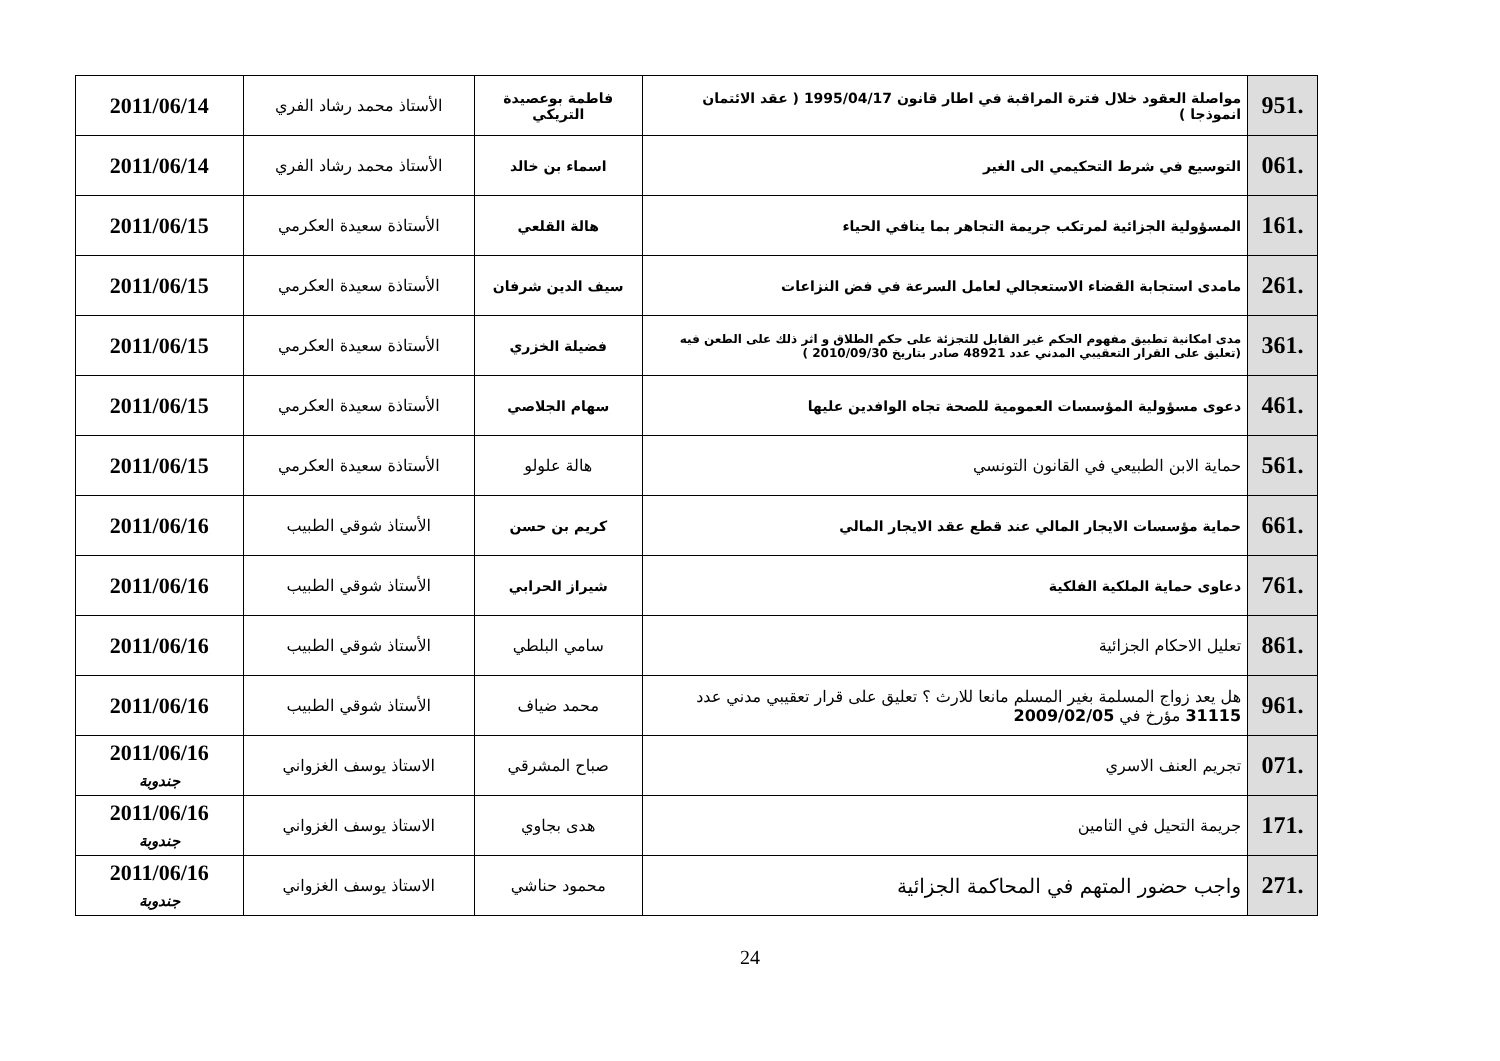| 951. | مواصلة العقود خلال فترة المراقبة في اطار قانون 1995/04/17 ( عقد الائتمان انموذجا ) | فاطمة بوعصيدة التريكي | الأستاذ محمد رشاد الفري | 2011/06/14 |
| 061. | التوسيع في شرط التحكيمي الى الغير | اسماء بن خالد | الأستاذ محمد رشاد الفري | 2011/06/14 |
| 161. | المسؤولية الجزائية لمرتكب جريمة التجاهر بما ينافي الحياء | هالة القلعي | الأستاذة سعيدة العكرمي | 2011/06/15 |
| 261. | مامدى استجابة القضاء الاستعجالي لعامل السرعة في فض النزاعات | سيف الدين شرفان | الأستاذة سعيدة العكرمي | 2011/06/15 |
| 361. | مدى امكانية تطبيق مفهوم الحكم غير القابل للتجزئة على حكم الطلاق و اثر ذلك على الطعن فيه (تعليق على القرار التعقيبي المدني عدد 48921 صادر بتاريخ 2010/09/30 ) | فضيلة الخزري | الأستاذة سعيدة العكرمي | 2011/06/15 |
| 461. | دعوى مسؤولية المؤسسات العمومية للصحة تجاه الوافدين عليها | سهام الجلاصي | الأستاذة سعيدة العكرمي | 2011/06/15 |
| 561. | حماية الابن الطبيعي في القانون التونسي | هالة علولو | الأستاذة سعيدة العكرمي | 2011/06/15 |
| 661. | حماية مؤسسات الايجار المالي عند قطع عقد الايجار المالي | كريم بن حسن | الأستاذ شوقي الطبيب | 2011/06/16 |
| 761. | دعاوى حماية الملكية الفلكية | شيراز الحرابي | الأستاذ شوقي الطبيب | 2011/06/16 |
| 861. | تعليل الاحكام الجزائية | سامي البلطي | الأستاذ شوقي الطبيب | 2011/06/16 |
| 961. | هل يعد زواج المسلمة بغير المسلم مانعا للارث ؟ تعليق على قرار تعقيبي مدني عدد 31115 مؤرخ في 2009/02/05 | محمد ضياف | الأستاذ شوقي الطبيب | 2011/06/16 |
| 071. | تجريم العنف الاسري | صباح المشرقي | الاستاذ يوسف الغزواني | 2011/06/16 جندوبة |
| 171. | جريمة التحيل في التامين | هدى بجاوي | الاستاذ يوسف الغزواني | 2011/06/16 جندوبة |
| 271. | واجب حضور المتهم في المحاكمة الجزائية | محمود حناشي | الاستاذ يوسف الغزواني | 2011/06/16 جندوبة |
24